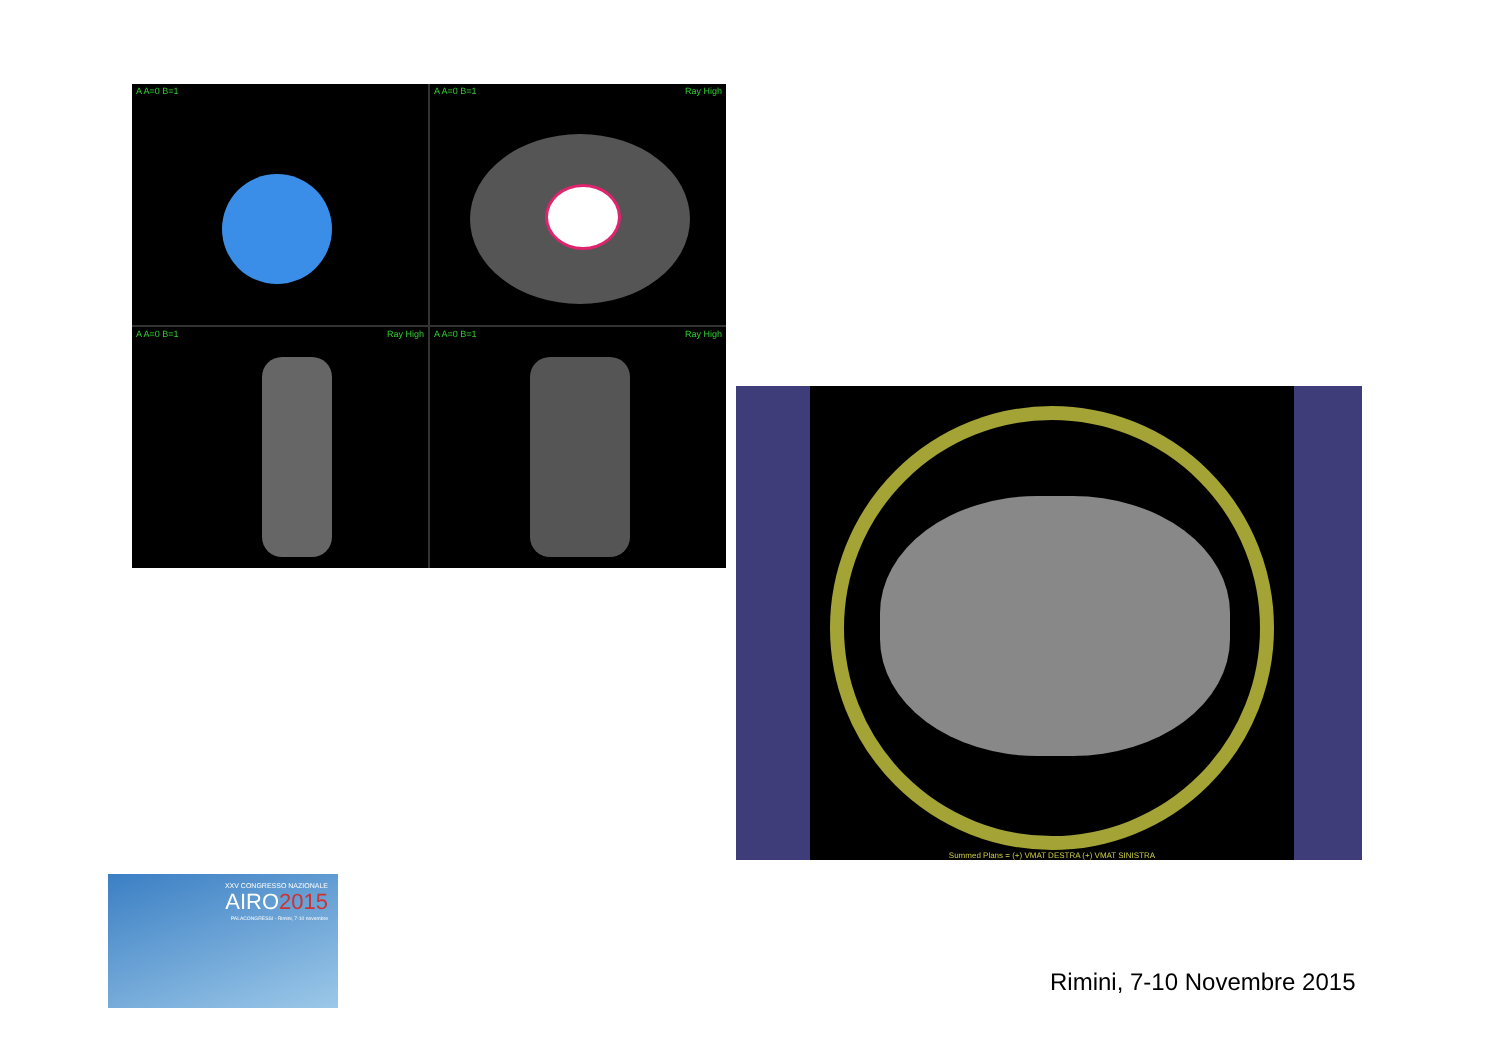A A=0 B=1
A A=0 B=1 Ray High
A A=0 B=1 Ray High
A A=0 B=1 Ray High
Summed Plans = (+) VMAT DESTRA (+) VMAT SINISTRA
XXV CONGRESSO NAZIONALE
AIRO2015
PALACONGRESSI - Rimini, 7-10 novembre
Rimini, 7-10 Novembre 2015